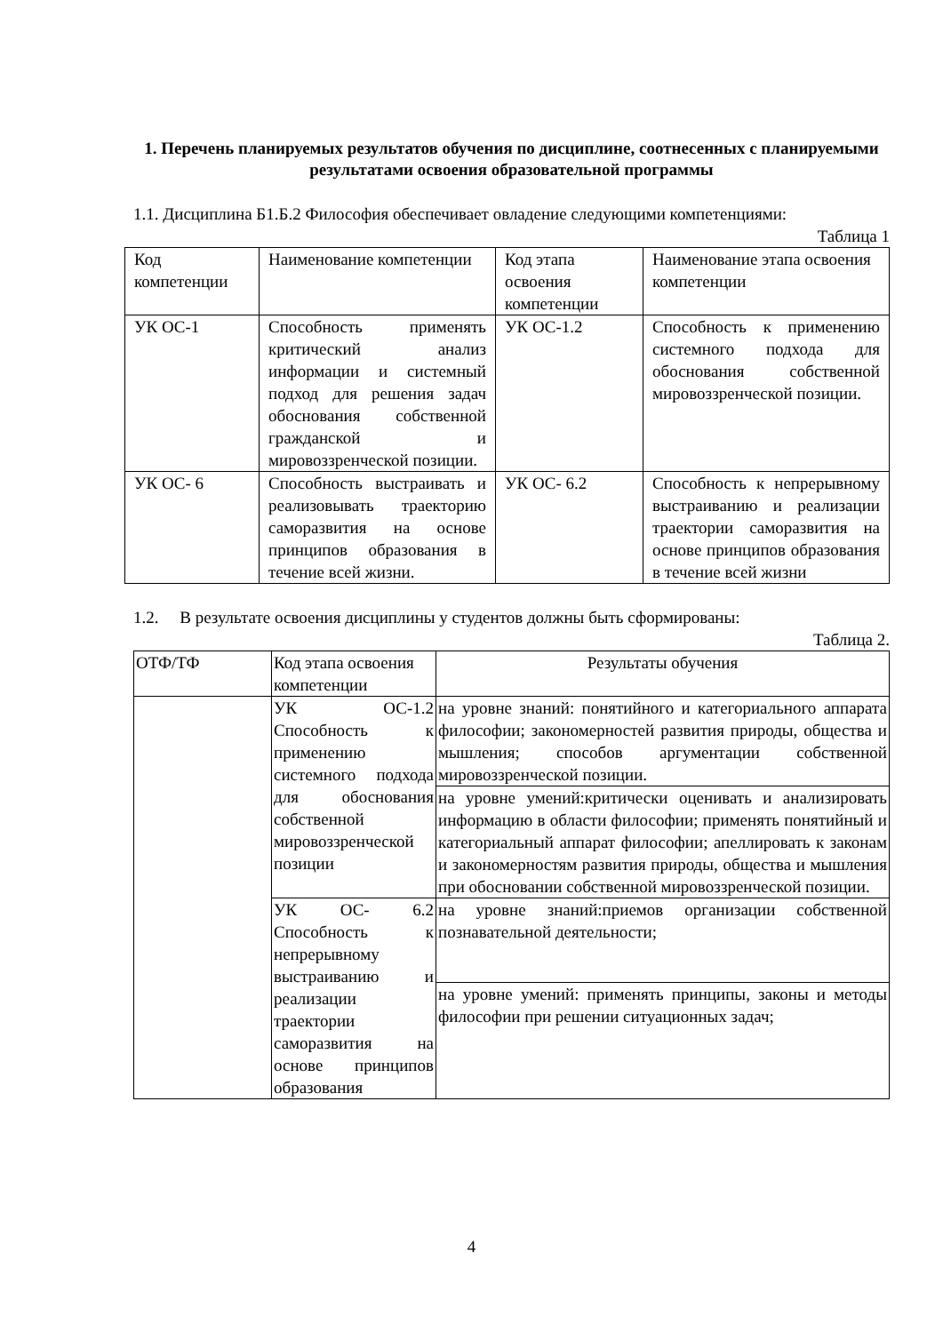1. Перечень планируемых результатов обучения по дисциплине, соотнесенных с планируемыми результатами освоения образовательной программы
1.1. Дисциплина Б1.Б.2 Философия обеспечивает овладение следующими компетенциями:
Таблица 1
| Код компетенции | Наименование компетенции | Код этапа освоения компетенции | Наименование этапа освоения компетенции |
| --- | --- | --- | --- |
| УК ОС-1 | Способность применять критический анализ информации и системный подход для решения задач обоснования собственной гражданской и мировоззренческой позиции. | УК ОС-1.2 | Способность к применению системного подхода для обоснования собственной мировоззренческой позиции. |
| УК ОС- 6 | Способность выстраивать и реализовывать траекторию саморазвития на основе принципов образования в течение всей жизни. | УК ОС- 6.2 | Способность к непрерывному выстраиванию и реализации траектории саморазвития на основе принципов образования в течение всей жизни |
1.2. В результате освоения дисциплины у студентов должны быть сформированы:
Таблица 2.
| ОТФ/ТФ | Код этапа освоения компетенции | Результаты обучения |
| --- | --- | --- |
| | УК ОС-1.2 Способность к применению системного подхода для обоснования собственной мировоззренческой позиции | на уровне знаний: понятийного и категориального аппарата философии; закономерностей развития природы, общества и мышления; способов аргументации собственной мировоззренческой позиции. |
| | | на уровне умений:критически оценивать и анализировать информацию в области философии; применять понятийный и категориальный аппарат философии; апеллировать к законам и закономерностям развития природы, общества и мышления при обосновании собственной мировоззренческой позиции. |
| | УК ОС- 6.2 Способность к непрерывному выстраиванию и реализации траектории саморазвития на основе принципов образования | на уровне знаний:приемов организации собственной познавательной деятельности; |
| | | на уровне умений: применять принципы, законы и методы философии при решении ситуационных задач; |
4